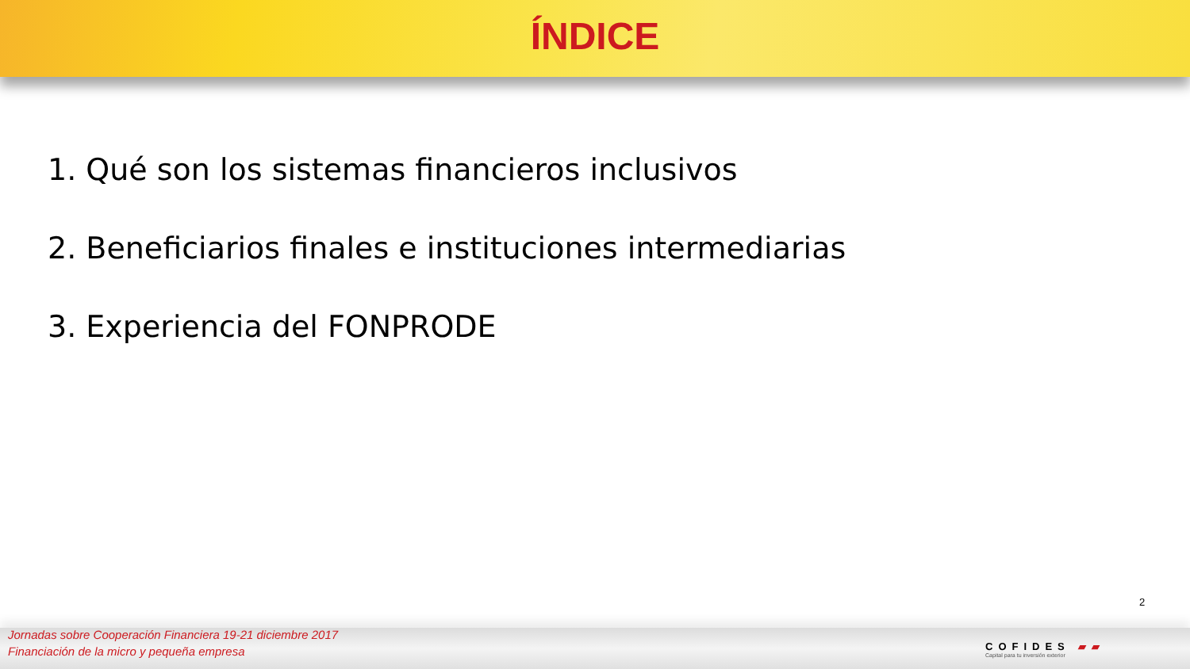ÍNDICE
1. Qué son los sistemas financieros inclusivos
2. Beneficiarios finales e instituciones intermediarias
3. Experiencia del FONPRODE
2
Jornadas sobre Cooperación Financiera 19-21 diciembre 2017
Financiación de la micro y pequeña empresa
COFIDES ▰▰
Capital para tu inversión exterior